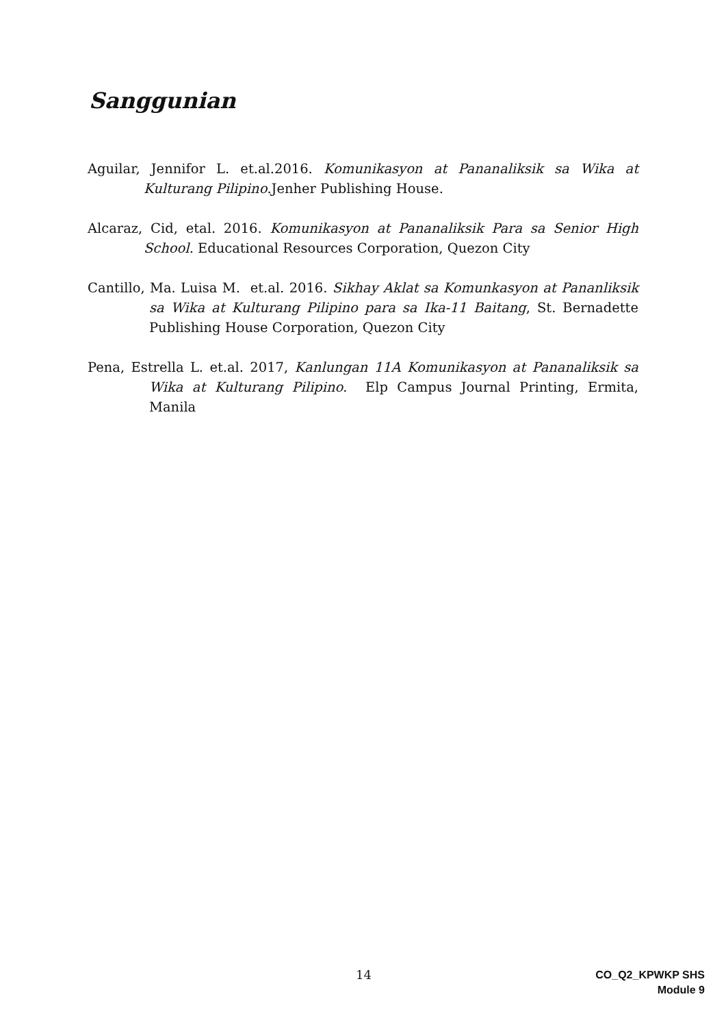Sanggunian
Aguilar, Jennifor L. et.al.2016. Komunikasyon at Pananaliksik sa Wika at Kulturang Pilipino.Jenher Publishing House.
Alcaraz, Cid, etal. 2016. Komunikasyon at Pananaliksik Para sa Senior High School. Educational Resources Corporation, Quezon City
Cantillo, Ma. Luisa M. et.al. 2016. Sikhay Aklat sa Komunkasyon at Pananliksik sa Wika at Kulturang Pilipino para sa Ika-11 Baitang, St. Bernadette Publishing House Corporation, Quezon City
Pena, Estrella L. et.al. 2017, Kanlungan 11A Komunikasyon at Pananaliksik sa Wika at Kulturang Pilipino. Elp Campus Journal Printing, Ermita, Manila
14
CO_Q2_KPWKP SHS
Module 9